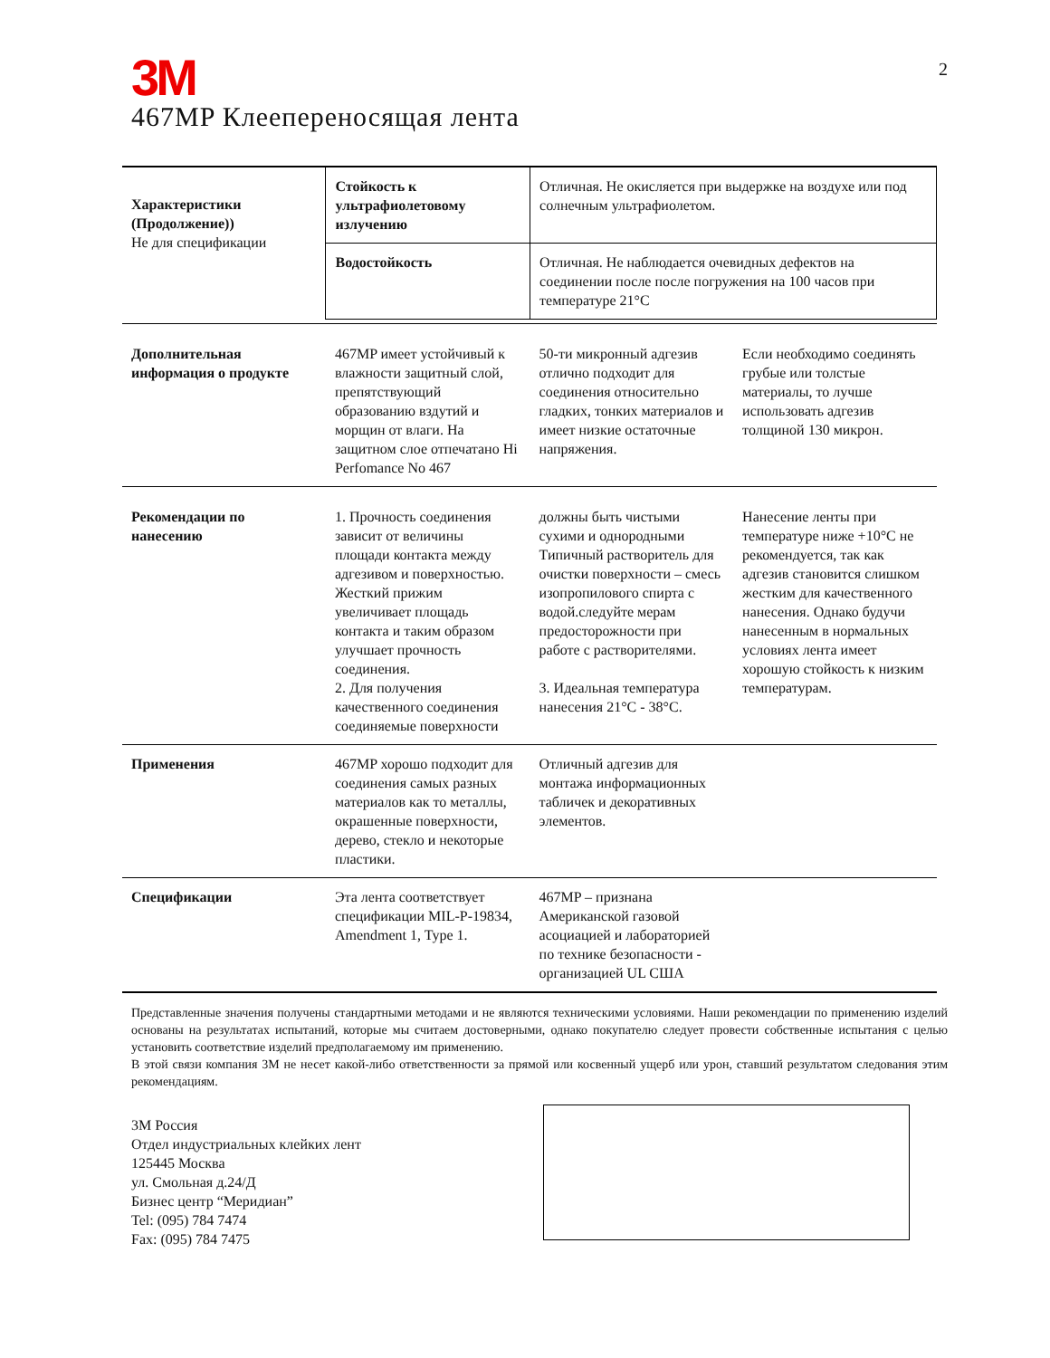2
3M
467MP Клеепереносящая лента
| Характеристики (Продолжение)) Не для спецификации | Стойкость к ультрафиолетовому излучению | Отличная. Не окисляется при выдержке на воздухе или под солнечным ультрафиолетом. | |
| | Водостойкость | Отличная. Не наблюдается очевидных дефектов на соединении после после погружения на 100 часов при температуре 21°C | |
| Дополнительная информация о продукте | 467MP имеет устойчивый к влажности защитный слой, препятствующий образованию вздутий и морщин от влаги. На защитном слое отпечатано Hi Perfomance No 467 | 50-ти микронный адгезив отлично подходит для соединения относительно гладких, тонких материалов и имеет низкие остаточные напряжения. | Если необходимо соединять грубые или толстые материалы, то лучше использовать адгезив толщиной 130 микрон. |
| Рекомендации по нанесению | 1. Прочность соединения зависит от величины площади контакта между адгезивом и поверхностью. Жесткий прижим увеличивает площадь контакта и таким образом улучшает прочность соединения. 2. Для получения качественного соединения соединяемые поверхности | должны быть чистыми сухими и однородными Типичный растворитель для очистки поверхности – смесь изопропилового спирта с водой.следуйте мерам предосторожности при работе с растворителями. 3. Идеальная температура нанесения 21°C - 38°C. | Нанесение ленты при температуре ниже +10°C не рекомендуется, так как адгезив становится слишком жестким для качественного нанесения. Однако будучи нанесенным в нормальных условиях лента имеет хорошую стойкость к низким температурам. |
| Применения | 467MP хорошо подходит для соединения самых разных материалов как то металлы, окрашенные поверхности, дерево, стекло и некоторые пластики. | Отличный адгезив для монтажа информационных табличек и декоративных элементов. | |
| Спецификации | Эта лента соответствует спецификации MIL-P-19834, Amendment 1, Type 1. | 467MP – признана Американской газовой асоциацией и лабораторией по технике безопасности - организацией UL США | |
Представленные значения получены стандартными методами и не являются техническими условиями. Наши рекомендации по применению изделий основаны на результатах испытаний, которые мы считаем достоверными, однако покупателю следует провести собственные испытания с целью установить соответствие изделий предполагаемому им применению.
В этой связи компания 3M не несет какой-либо ответственности за прямой или косвенный ущерб или урон, ставший результатом следования этим рекомендациям.
3M Россия
Отдел индустриальных клейких лент
125445 Москва
ул. Смольная д.24/Д
Бизнес центр “Меридиан”
Tel: (095) 784 7474
Fax: (095) 784 7475